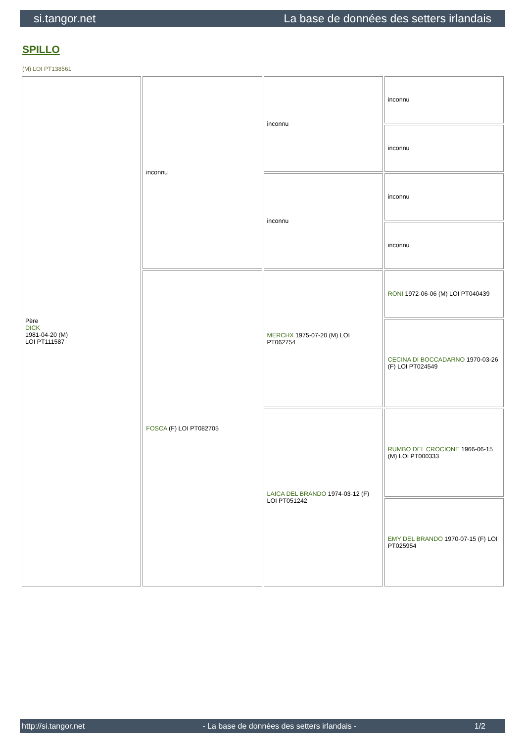si.tangor.net La base de données des setters irlandais
SPILLO
(M) LOI PT138561
| Père DICK 1981-04-20 (M) LOI PT111587 | inconnu | inconnu | inconnu |
| | | | inconnu |
| | | inconnu | inconnu |
| | | | inconnu |
| | FOSCA (F) LOI PT082705 | MERCHX 1975-07-20 (M) LOI PT062754 | RONI 1972-06-06 (M) LOI PT040439 |
| | | | CECINA DI BOCCADARNO 1970-03-26 (F) LOI PT024549 |
| | | LAICA DEL BRANDO 1974-03-12 (F) LOI PT051242 | RUMBO DEL CROCIONE 1966-06-15 (M) LOI PT000333 |
| | | | EMY DEL BRANDO 1970-07-15 (F) LOI PT025954 |
http://si.tangor.net - La base de données des setters irlandais - 1/2